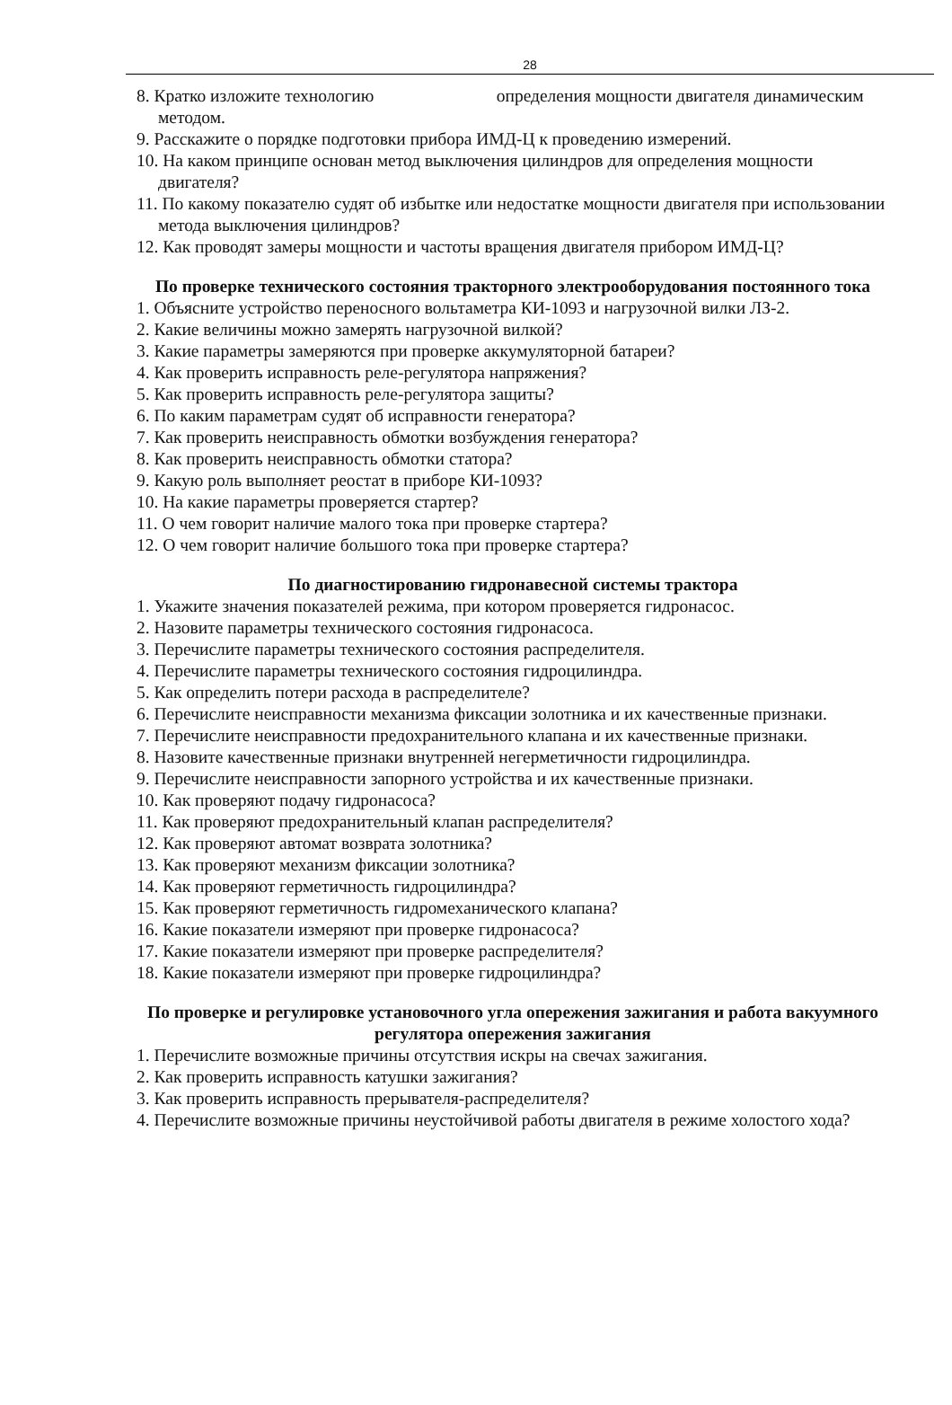28
8. Кратко изложите технологию определения мощности двигателя динамическим методом.
9. Расскажите о порядке подготовки прибора ИМД-Ц к проведению измерений.
10. На каком принципе основан метод выключения цилиндров для определения мощности двигателя?
11. По какому показателю судят об избытке или недостатке мощности двигателя при использовании метода выключения цилиндров?
12. Как проводят замеры мощности и частоты вращения двигателя прибором ИМД-Ц?
По проверке технического состояния тракторного электрооборудования постоянного тока
1. Объясните устройство переносного вольтаметра КИ-1093 и нагрузочной вилки ЛЗ-2.
2. Какие величины можно замерять нагрузочной вилкой?
3. Какие параметры замеряются при проверке аккумуляторной батареи?
4. Как проверить исправность реле-регулятора напряжения?
5. Как проверить исправность реле-регулятора защиты?
6. По каким параметрам судят об исправности генератора?
7. Как проверить неисправность обмотки возбуждения генератора?
8. Как проверить неисправность обмотки статора?
9. Какую роль выполняет реостат в приборе КИ-1093?
10. На какие параметры проверяется стартер?
11. О чем говорит наличие малого тока при проверке стартера?
12. О чем говорит наличие большого тока при проверке стартера?
По диагностированию гидронавесной системы трактора
1. Укажите значения показателей режима, при котором проверяется гидронасос.
2. Назовите параметры технического состояния гидронасоса.
3. Перечислите параметры технического состояния распределителя.
4. Перечислите параметры технического состояния гидроцилиндра.
5. Как определить потери расхода в распределителе?
6. Перечислите неисправности механизма фиксации золотника и их качественные признаки.
7. Перечислите неисправности предохранительного клапана и их качественные признаки.
8. Назовите качественные признаки внутренней негерметичности гидроцилиндра.
9. Перечислите неисправности запорного устройства и их качественные признаки.
10. Как проверяют подачу гидронасоса?
11. Как проверяют предохранительный клапан распределителя?
12. Как проверяют автомат возврата золотника?
13. Как проверяют механизм фиксации золотника?
14. Как проверяют герметичность гидроцилиндра?
15. Как проверяют герметичность гидромеханического клапана?
16. Какие показатели измеряют при проверке гидронасоса?
17. Какие показатели измеряют при проверке распределителя?
18. Какие показатели измеряют при проверке гидроцилиндра?
По проверке и регулировке установочного угла опережения зажигания и работа вакуумного регулятора опережения зажигания
1. Перечислите возможные причины отсутствия искры на свечах зажигания.
2. Как проверить исправность катушки зажигания?
3. Как проверить исправность прерывателя-распределителя?
4. Перечислите возможные причины неустойчивой работы двигателя в режиме холостого хода?